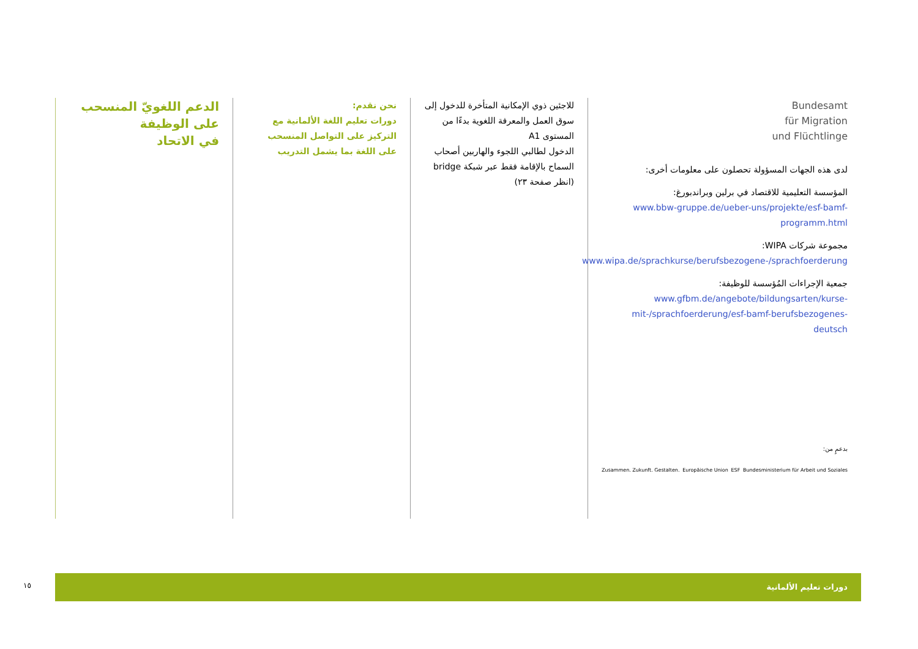الدعم اللغويّ المنسحب على الوظيفة
في الاتحاد
نحن نقدم:
دورات تعليم اللغة الألمانية مع التركيز على التواصل المنسحب على اللغة بما يشمل التدريب
للاجئين ذوي الإمكانية المتأخرة للدخول إلى سوق العمل والمعرفة اللغوية بدءًا من المستوى A1
الدخول لطالبي اللجوء والهاربين أصحاب السماح بالإقامة فقط عبر شبكة bridge (انظر صفحة ٢٣)
Bundesamt
für Migration
und Flüchtlinge
لدى هذه الجهات المسؤولة تحصلون على معلومات أخرى:
المؤسسة التعليمية للاقتصاد في برلين وبراندبورغ:
www.bbw-gruppe.de/ueber-uns/projekte/esf-bamf-programm.html
مجموعة شركات WIPA:
www.wipa.de/sprachkurse/berufsbezogene-/sprachfoerderung
جمعية الإجراءات المُؤسسة للوظيفة:
www.gfbm.de/angebote/bildungsarten/kurse-mit-/sprachfoerderung/esf-bamf-berufsbezogenes-deutsch
بدعمٍ من:
Zusammen. Zukunft. Gestalten. Europäische Union ESF Bundesministerium für Arbeit und Soziales
١٥
دورات تعليم الألمانية